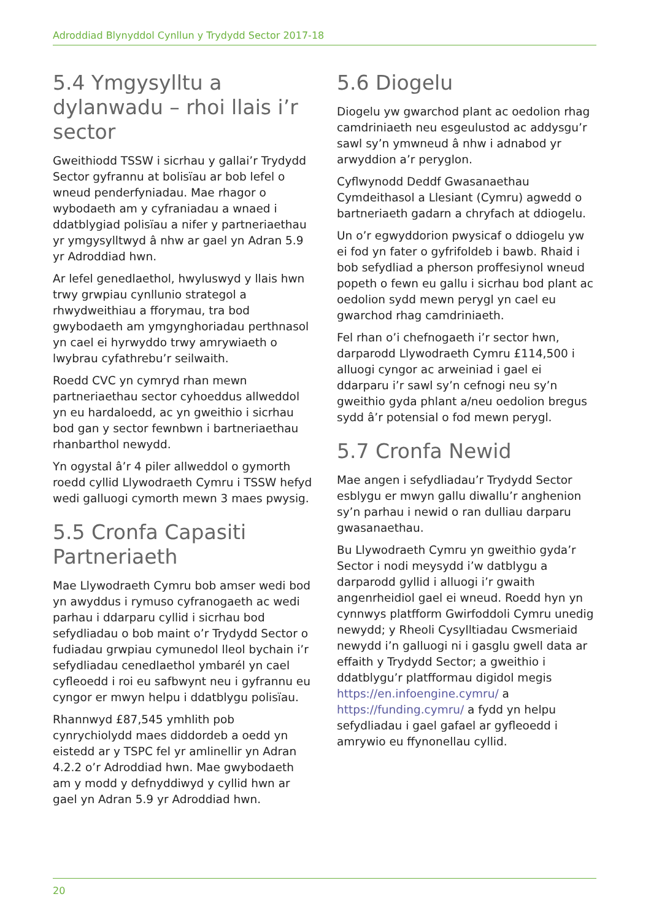Adroddiad Blynyddol Cynllun y Trydydd Sector 2017-18
5.4 Ymgysylltu a dylanwadu – rhoi llais i’r sector
Gweithiodd TSSW i sicrhau y gallai’r Trydydd Sector gyfrannu at bolisïau ar bob lefel o wneud penderfyniadau. Mae rhagor o wybodaeth am y cyfraniadau a wnaed i ddatblygiad polisïau a nifer y partneriaethau yr ymgysylltwyd â nhw ar gael yn Adran 5.9 yr Adroddiad hwn.
Ar lefel genedlaethol, hwyluswyd y llais hwn trwy grwpiau cynllunio strategol a rhwydweithiau a fforymau, tra bod gwybodaeth am ymgynghoriadau perthnasol yn cael ei hyrwyddo trwy amrywiaeth o lwybrau cyfathrebu’r seilwaith.
Roedd CVC yn cymryd rhan mewn partneriaethau sector cyhoeddus allweddol yn eu hardaloedd, ac yn gweithio i sicrhau bod gan y sector fewnbwn i bartneriaethau rhanbarthol newydd.
Yn ogystal â’r 4 piler allweddol o gymorth roedd cyllid Llywodraeth Cymru i TSSW hefyd wedi galluogi cymorth mewn 3 maes pwysig.
5.5 Cronfa Capasiti Partneriaeth
Mae Llywodraeth Cymru bob amser wedi bod yn awyddus i rymuso cyfranogaeth ac wedi parhau i ddarparu cyllid i sicrhau bod sefydliadau o bob maint o’r Trydydd Sector o fudiadau grwpiau cymunedol lleol bychain i’r sefydliadau cenedlaethol ymbarél yn cael cyfleoedd i roi eu safbwynt neu i gyfrannu eu cyngor er mwyn helpu i ddatblygu polisïau.
Rhannwyd £87,545 ymhlith pob cynrychiolydd maes diddordeb a oedd yn eistedd ar y TSPC fel yr amlinellir yn Adran 4.2.2 o’r Adroddiad hwn. Mae gwybodaeth am y modd y defnyddiwyd y cyllid hwn ar gael yn Adran 5.9 yr Adroddiad hwn.
5.6 Diogelu
Diogelu yw gwarchod plant ac oedolion rhag camdriniaeth neu esgeulustod ac addysgu’r sawl sy’n ymwneud â nhw i adnabod yr arwyddion a’r peryglon.
Cyflwynodd Deddf Gwasanaethau Cymdeithasol a Llesiant (Cymru) agwedd o bartneriaeth gadarn a chryfach at ddiogelu.
Un o’r egwyddorion pwysicaf o ddiogelu yw ei fod yn fater o gyfrifoldeb i bawb. Rhaid i bob sefydliad a pherson proffesiynol wneud popeth o fewn eu gallu i sicrhau bod plant ac oedolion sydd mewn perygl yn cael eu gwarchod rhag camdriniaeth.
Fel rhan o’i chefnogaeth i’r sector hwn, darparodd Llywodraeth Cymru £114,500 i alluogi cyngor ac arweiniad i gael ei ddarparu i’r sawl sy’n cefnogi neu sy’n gweithio gyda phlant a/neu oedolion bregus sydd â’r potensial o fod mewn perygl.
5.7 Cronfa Newid
Mae angen i sefydliadau’r Trydydd Sector esblygu er mwyn gallu diwallu’r anghenion sy’n parhau i newid o ran dulliau darparu gwasanaethau.
Bu Llywodraeth Cymru yn gweithio gyda’r Sector i nodi meysydd i’w datblygu a darparodd gyllid i alluogi i’r gwaith angenrheidiol gael ei wneud. Roedd hyn yn cynnwys platfform Gwirfoddoli Cymru unedig newydd; y Rheoli Cysylltiadau Cwsmeriaid newydd i’n galluogi ni i gasglu gwell data ar effaith y Trydydd Sector; a gweithio i ddatblygu’r platfformau digidol megis https://en.infoengine.cymru/ a https://funding.cymru/ a fydd yn helpu sefydliadau i gael gafael ar gyfleoedd i amrywio eu ffynonellau cyllid.
20